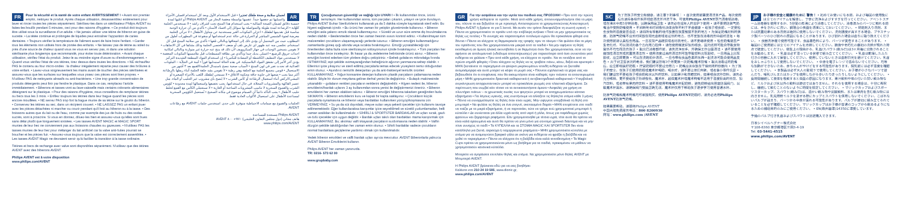FR Pour la sécurité et la santé de votre enfant AVERTISSEMENT ! • Avant son premier emploi, nettoyez le produit. Après chaque utilisation, désassemblez entièrement pour laver et rincer toutes les pièces séparément. Stérilisez-les dans un stérilisateur Philips AVENT ou faites-les bouillir pendant 5 minutes, ceci pour des raisons d'hygiène. • Ce produit doit toujours être utilisé sous la surveillance d'un adulte. • Ne jamais utiliser une tétine de biberon en guise de sucette. • La tétée continue et prolongée de liquides peut entraîner l'apparition de caries dentaires. • Toujours vérifier la température de l'aliment avant de faire boire l'enfant. • Garder tous les éléments non utilisés hors de portée des enfants. • Ne laissez pas de tétine au soleil ou près d'une source de chaleur quand vous ne vous en servez pas, ni dans une solution stérilisante plus longtemps que recommandé, pour éviter toute détérioration. • Avant chaque utilisation, vérifiez l'état du produit. Jetez-le au moindre signe d'usure ou d'endommagement. • Quand vous vérifiez l'état de vos tétines, tirez dessus dans toutes les directions. • NE réchauffez PAS le contenu au four micro-ondes : la chaleur inégalement répartie peut causer des brûlures à votre enfant. • Lavez-vous soigneusement les mains avant de toucher des pièces stérilisées et assurez-vous que les surfaces sur lesquelles vous posez ces pièces sont bien propres. • N'utilisez PAS de nettoyants abrasifs ou anti-bactériens. • Une trop grande concentration de produits détergents peut finir par fendre le plastique. Dans ce cas, remplacez l'article immédiatement. • Biberons et tasses vont au lave-vaisselle mais certains colorants alimentaires déteignent sur le plastique. • Pour des raisons d'hygiène, nous conseillons de remplacer tétines ou becs tous les 3 mois. • Enfilez toujours les tétines dans leur bague quand les pièces sont encore mouillées. • NE serrez PAS trop fort la bague munie de sa tétine sur le goulot du biberon. • Conservez les tétines au sec, dans un récipient couvert. • NE LAISSEZ PAS un enfant jouer avec les pièces détachées ni marcher ou courir pendant qu'il boit au biberon ou à la tasse. • Des boissons autres que du lait ou de l'eau, comme par exemple des jus de fruits ou des sodas sucrés, sont à proscrire. Si vous en donnez, diluez-les bien et assurez-vous qu'elles sont bues sans délai plutôt que longuement sirotées. • Les tasses AVENT MAGIC et MAGIC SPORT munies de leur bec ne conviennent pas aux boissons chaudes ou gazeuses. • N'utilisez PAS les tasses munies de leur bec pour mélanger du lait artificiel car la valve anti-fuites pourrait se boucher et les pièces fuir. • Assurez-vous toujours que la valve est correctement assemblée. • Les tasses AVENT Magic ne devraient servir qu'à faciliter la transition à la tasse ordinaire.
Tétines et becs de rechange avec valve sont disponibles séparément. N'utilisez que des tétines AVENT avec des biberons AVENT.
Philips AVENT est à votre disposition
www.philips.com/AVENT
AR لضمان سلامة و صحة طفلك تحذير! • قبل الاستخدام الأول وبعد كل استخدام افصلي الأجزاء واغسليها ثم جففيها جيداً. عقميها بواسطة معقمة البخار من Philips AVENT أو اغليها لمدة خمسة دقائق لضمان الصحة المثالية • يجب استخدام هذا المنتج تحت اشراف راشد • لا تستخدمي الحلمة كلهّاية • الرضاعة لمدة طويلة والمتواصلة بها سوائل إلى افساد الأسنان • تأكدي من أن حرارة الوجبة مناسبة قبل تقديمها لطفلك • اعزلي المكونات الغير مستخدمة عن متناول الأطفال • لا تتركي الحلمة معرضة لضوء الشمس المباشر أو الحرارة في حالة عدم استخدامها أو منقوعة في المطهرات أطول من المطلوب حيث من المحتمل أن يؤدي ذلك إلى اضعافها وبالتالي تلفها • تأكدي من سلامة المنتج قبل كل استخدام، تخلصي منه عند ظهور اي عارض تلف أو ضعف • افحصي الحلمة وذلك بشدّها في كل الاتجاهات • لا تقومي بتسخين الوجبات في جهاز الميكروويف لأن ذلك قد ينتج عنه حرارة غير متوازنة وبالتالي امكانية احداث حروق للرضيع • اغسلي يديك جيدا وتأكدي من نظافة المسطحات قبل ملامستها المكونات المعقمة • لا تستخدمي مواد التنظيف الكاشطة أو المضادة للبكتيريا • إن استخدام المواد المنظفة الشديدة التركيز يؤدي آخر الأمر إلى تشقق المواد البلاستيكية. في هذه الحالة استبدليها فوراً • آمنة في الجلاّية – الملونات الغذائية قد تحدث تغير في لون المنتج • لأسباب صحية ننصح باستبدال الحلمة/القمع بعد ٣ أشهر من الاستعمال • قومي بتجميع الحلمة مع الحلقة وهي رطبة • لا تقومي بشد حلقة الحلمة أثناء ربطها بالرضّاعة أكثر مما يجب • ضعيها في حاوية جافة محكمة الاغلاق • لا تسمحي لطفلك اللعب بالأجزاء الصغيرة أو المشي/الركض أثناء استعمال الرضّاعة أو كأس الشرب • لا يُنصح بأي مشروب غير الحليب أو الماء، مثل عصير الفاكهة والمشروبات المحلاة. في حال استخدامها، يجب تخفيفها واستعمالها لمدة محدودة • كؤوس الشرب والقموع السحرية لا تناسب المشروبات الساخنة أو الغازية • لا تستعملي الكأس مع القمع لخلط حليب الأطفال • يجب التأكد دائماً أن الصمام موضوع في مكانه الصحيح • تُستعمل الكؤوس السحرية لمساعدة الأطفال على استعمال الأكواب العادية فقط.
الحلمات والقموع مع صمامات الاحتياطية متوفرة على حدى. استخدمي حلمات AVENT مع رضّاعات AVENT.
Philips AVENT مستعدة للمساعدة
هاتف مجاني (دول مجلس التعاون الخليجي): ٩٧١+ ٨٠٠ AVENT
www.philips.com/AVENT
TR Çocuğunuzun güvenliği ve sağlığı için UYARI ! • İlk kullanımdan önce, ürünü temizleyin. Her kullanımdan sonra, tüm parçaları çıkartın, yıkayın ve iyice durulayın. Philips AVENT Buhar Sterilizörlerini kullanarak ya da 5 dakika süreyle kaynatarak steril edin. Bu hijyeni sağlamak içindir. • Bu ürünü her zaman bir yetişkin gözetiminde kullanınız. • Biberon emziğini asla yalancı emzik olarak kullanmayınız. • Sürekli ve uzun süre emme diş bozulmalarına neden olabilir. • Beslenmeden önce her zaman besinin ısısını kontrol ediniz. • Kullanılmayan tüm malzemeleri çocukların ulaşamayacağı yerlerde tutunuz. • Biberon emziğini kullanmadığınız zamanlarda güneş ışığı altında veya sıcakta bırakmayınız. Emziği yıpratabileceği için önerilenden daha fazla süre sterilizasyon solüsyonunun içinde bırakmayınız. • Tüm parçaları her kullanımdan önce inceleyiniz. İlk hasar ya da zedelenme belirtisinde ürünü atınız. • Biberon emziğini kontrol ederken tüm yönlere doğru çekiştiriniz. • Bebek gıdalarını mikrodalga fırında ISITMAYINIZ; eşit şekilde ısıtmayacağından bebeğinizin ağzının yanmasına sebep olabilir. • Ellerinizi iyice yıkayınız ve steril edilmiş parçalarla temas edecek yüzeylerin temiz olduğundan emin olunuz. • Aşındırıcı temizlik deterjanları ya da anti-bakteriyel temizlik ürünleri KULLANMAYINIZ. • Yoğun konsantre deterjan kullanımı plastik parçaların çatlamasına neden olabilir. Böyle bir durum meydana gelirse derhal yenisi ile değiştiriniz. • Bulaşık makinesinde yıkanabilir – gıdaların renkleri parçaların renklerini değiştirebilir. • Hijyen nedeni ile, biberon emziklerini/bardak uçlarını 3 ay kullanımdan sonra yenisi ile değiştirmenizi öneririz. • Biberon emziklerini her zaman ıslakken takınız. • Biberon emziğini biberona takarken gereğinden fazla SIKMAYIN. • Biberon emziklerini kuru ve kapalı bir kapta saklayınız. • Çocukların küçük parçalarla oynamasına ve biberon veya bardakları kullanırken yürüyüp/koşmasına izin VERMEYİNİZ. • Su ya da süt dışındaki, meyve suları veya şekerli içecekler için kullanımı tavsiye edilmemektedir. Eğer kullanılacaksa karışımlar iyice seyreltilmeli ve sürekli yudumlamadan, belli zaman aralıkları ile kullanılmalıdır. • SİHİRLİ & SPORTSTER BARDAKLAR ve uçları sıcak, gazlı ve özlü içecekler için uygun değildir. • Bardak uçları takılı olan bardakları mama karıştırmak için KULLANMAYINIZ. Bu; akıtmaz valfi tıkayarak parçaların sızdırmasına neden olabilir. • Valfin düzgün şekilde takıldığından her zaman emin olunuz. • Sihirli bardaklar sadece çocukların normal bardaklara geçişlerine yardımcı olmak için kullanılmalıdır.
Yedek biberon emzikleri ve valfli bardak uçları ayrıca mevcuttur. AVENT Biberonlarla yalnızca AVENT Biberon Emziklerini kullanın.
Philips AVENT her zaman yanınızda.
TR: 0216- 573 62 00
www.grupbaby.com
GR Για την ασφάλεια και την υγεία του παιδιού σας ΠΡΟΣΟΧΗ! • Πριν από την πρώτη χρήση καθαρίστε το προϊόν. Μετά από κάθε χρήση, αποσυναρμολογήστε όλα τα μέρη του, πλύντε το και ξεβγάλτε το με προσοχή. Αποστειρώστε το χρησιμοποιώντας Αποστειρωτή Philips AVENT ή βράστε το για 5 λεπτά. Με αυτόν τον τρόπο διασφαλίζετε τη σωστή υγιεινή. • Πάντα να χρησιμοποιείτε το προϊόν υπό την επίβλεψη ενήλικα • Ποτέ να μην χρησιμοποιείτε τις θηλές ως πιπίλες • Το συνεχές και παρατεταμένο πιπίλισμα υγρών θα προκαλέσει φθορά στα δόντια • Πάντα να ελέγχετε τη θερμοκρασία της τροφής πριν το τάισμα • Να φυλάτε όλα τα μέρη του προϊόντος που δεν χρησιμοποιούνται μακριά από τα παιδιά • Να μην αφήνετε τη θηλή εκτεθειμένη σε άμεση ηλιακή ακτινοβολία ή σε θερμότητα όταν δεν χρησιμοποιείται, ούτε να την αφήνετε σε απολυμαντικό («διάλυμα αποστείρωσης») για περισσότερο από όσο συνιστάται γιατί ενδέχεται να χαλάσει • Πριν από κάθε χρήση, να ελέγχετε το προϊόν. Να το πετάξετε από το πρώτο σημάδι φθοράς • Όταν ελέγχετε τις θηλές να τις τραβάτε πάνω, κάτω, δεξιά και αριστερά • ΜΗΝ ζεσταίνετε το περιεχόμενο σε φούρνο μικροκυμάτων επειδή ενδέχεται να ζεσταθεί ανομοιόμορφα και αυτό μπορεί να κάψει το μωρό σας • Πλύνετε σχολαστικά τα χέρια σας και βεβαιωθείτε ότι οι επιφάνειες που θα ακουμπήσετε είναι καθαρές πριν πιάσετε τα αποστειρωμένα μέρη • ΜΗΝ χρησιμοποιείτε δραστικά καθαριστικά ή αντιβακτηριδιακά καθαριστικά • Υπερβολική συγκέντρωση απορρυπαντικών μπορεί να προκαλέσει ρωγμές στα πλαστικά εξαρτήματα. Σε περίπτωση που συμβεί κάτι τέτοιο να τα αντικαταστήσετε άμεσα • Ασφαλές για χρήση σε πλυντήριο πιάτων – οι χρωστικές ουσίες των φαγητών μπορεί να αποχρωματίσουν κάποια εξαρτήματα • Για λόγους υγιεινής, σας συστήνουμε να αλλάζετε τις θηλές/τα στόμια κάθε 3 μήνες • Πάντα να συναρμολογείτε τις θηλές όταν είναι υγρές. Μην σφίγγετε υπερβολικά τη θηλή στο μπιμπερό • Να φυλάτε τις θηλές σε ένα στεγνό, σκεπασμένο δοχείο • ΜΗΝ επιτρέπετε στο παιδί να παίζει με τα μικρά εξαρτήματα, ή να περπατάει, ούτε να τρέχει ενώ χρησιμοποιεί μπιμπερό ή κύπελλο • Δε συνίσταται για άλλα υγρά εκτός από νερό ή γάλα, όπως για παράδειγμα χυμούς φρούτων και ζαχαρούχα ροφήματα. Εάν χρησιμοποιηθεί με τέτοια υγρά, τότε αυτά θα πρέπει να είναι καλά αραιωμένα και αυτό θα πρέπει να γίνει μόνο για σύντομο χρονικό διάστημα και να μην πίνει συνεχώς το παιδί • Τα ΚΥΠΕΛΛΑ και τα ΣΤΟΜΙΑ MAGIC ΚΑΙ SPORTSTER δεν είναι κατάλληλα για ζεστά, αεριούχα ή παχύρρευστα ροφήματα • ΜΗΝ χρησιμοποιείτε κύπελλα με στόμια για να αναμειγνύετε βρεφικό γάλα σε σκόνη για ενδέχεται να φράξει η βαλβίδα και να χυθεί το περιεχόμενο • Πάντα να ελέγχετε ότι η βαλβίδα είναι καλά τοποθετημένη • Τα Magic Cups πρέπει να χρησιμοποιούνται μόνο ως βοήθημα για τα παιδιά, προκειμένου να μάθουν να χρησιμοποιούν κανονικά κύπελλα.
Μπορείτε να αγοράσετε επιπλέον θηλές και στόμια. Να χρησιμοποιείτε μόνο θηλές AVENT με Μπιμπερό AVENT.
Η Philips AVENT βρίσκεται εδώ για να σας βοηθήσει
Καλέστε στο 210 24 19 585, www.dionic.gr,
www.philips.com/AVENT
SC 为了您孩子的安全和健康，请注意下列事项： • 首次使用前需要清洗本产品。每次使用后也请将各组件拆开彻底清洗并冲洗干净。可使用Philips AVENT蒸汽清毒锅消毒，或在沸水中煮5分钟消毒，以确保用品卫生 • 请务必在成年人的监护下使用 • 请不要把防胀气奶嘴当作安抚奶嘴使用 • 不间断地长时间吸吮流体食物不利于牙齿健康 • 给孩子喂食前，一定要检查食物的温度是否合适 • 请将所有零散的组件放置在孩童触摸不到的地方 • 为保证奶嘴材料的强度，防胀气奶嘴不应长时间放在阳光直射或者过热的地方，也不宜放在消毒药剂中超时浸泡 • 每次使用前请认真检查用品，一旦发现产品破损或者材质老化，请不要继续使用 • 检查奶嘴是否产生老化时，可以测试向各个方向用力拉伸 • 请勿使用微波炉加热喂食，因为这样可能会导致食物受热不均匀而烫伤孩子 • 取出已消毒部件前，请先洗净双手，并确保工作台面清洁 • 请不要使用腐蚀性清洁剂或抗菌类清洁剂 • 使用浓度过高的清洁剂可能导致塑料出现裂纹，一旦用品上出现裂纹，应立即更换 • 可以在洗碗机中清洗，一旦与带有食品色素的东西一起洗涤可能会使用品变色 • 出于对卫生状况的考虑，我们建议您每3个月更换一次奶嘴/魔术饮嘴 • 取出消毒过的奶嘴后，应立即组装好奶瓶 • 拧紧奶瓶时不要过分用力 • 奶嘴应该存放在干燥封闭的容器内 • 为了孩子的安全，在孩子们使用奶瓶或魔术杯喝奶、喝水时，请不要让他们奔跑，或者拿小零件玩耍 • 我们建议您不要给孩子喂食奶和水以外的饮料，比如果汁和含糖饮料，如果喂食这些饮料，请务必充分稀释，更不要给孩子持续吸吮。魔术杯、超炫魔术杯或魔术鸭嘴不适用于温度较高的热饮、加汽饮料，或者带有果肉的饮料 • 请不要使用鸭嘴魔术杯配奶粉，避免奶粉结块阻塞防漏阀门，以致魔术杯漏水。请确保阀门安装正确无误。魔术杯仅用于帮助孩子逐步学习使用普通水杯。
防胀气奶嘴和魔术鸭嘴均可单独购买。使用Philips AVENT奶瓶时，请务必选用Philips AVENT防胀气奶嘴。
如果需要帮助，请联络Philips AVENT
中国大陆免费服务电话：800 8200930
网站：www.philips.com /AVENT
JP お子様の安全と健康のために 警告！ • 初めてお使いになる前、および毎回の使用後には全てのアイテムを解体し、丁寧に洗浄およびすすぎを行ってください。アベントスチーム消毒器を使用するか、5分間の煮沸により消毒してください。消毒済みのパーツに触れる前には、手をきれいに洗い、調理台の表面を清潔にしておいてください。 • 研磨剤入り洗剤、または抗菌効果のある洗剤は絶対に使用しないでください。洗剤濃度が高すぎる場合、プラスチック製パーツのひび割れの原因になることがあります。ひび割れた場合は直ちに取り換えてください。 • 食器洗浄機で使用可能です。食品着色料により、パーツが変色することがあります。 • 毎回のご使用前には全てのアイテムを点検してください。損傷や老朽化の最初の兆候が現れた時点で破棄してください。衛生上の理由から、乳首/スパウト(飲み口)は3ヶ月毎に交換されることをお勧めします。 • 乳首は必ず湿っている状態で組み立ててください。 • 乳首は乾燥したふた付きの容器に入れて保管してください。使用していないときは直射日光を避けてください。乳首をおしゃぶりとして使用しないでください。 • 中身を電子レンジで温めないでください。均等な加熱ができないため、赤ちゃんがやけどをする可能性があります。授乳前には必ず温度を確認してください。 • 本製品は必ず大人の監視下で使用してください。お子様が小さなパーツで遊んだり、哺乳びんまたはカップを使用しながら歩いたり走ったりしないようにしてください。 • 長時間継続して液体を吸飲すると虫歯の原因になります。果汁飲料や味の付いた甘い飲み物など、ミルクおよび水以外の飲料は適切ではありません。それらを使用する場合は、十分に希釈し、継続して飲むことのないように時間を限定してください。 • マジックカップおよびスポーツスターカップ、スパウト(飲み口)は、温かい飲み物や炭酸飲料、または果肉を含む飲み物には向きません。乳児用粉ミルクを混ぜる際にカップとスパウトを併用しないでください。こぼれないバルブが詰まり、パーツから中身が漏れる可能性があります。バルブが適切に組み立てられていることを必ず確認してください。マジックカップはお子様が普通のコップから飲めるようになるための補助目的のみにご使用ください。 • EN(欧州基準)14350に準拠しています。
予備のバルブ付き乳首およびスパウトは別途購入できます。
日本シイベルヘグナー株式会社
〒108-8360 東京都港区三田3-4-19
Tel: 03-5441-4515
www.philips.com/AVENT